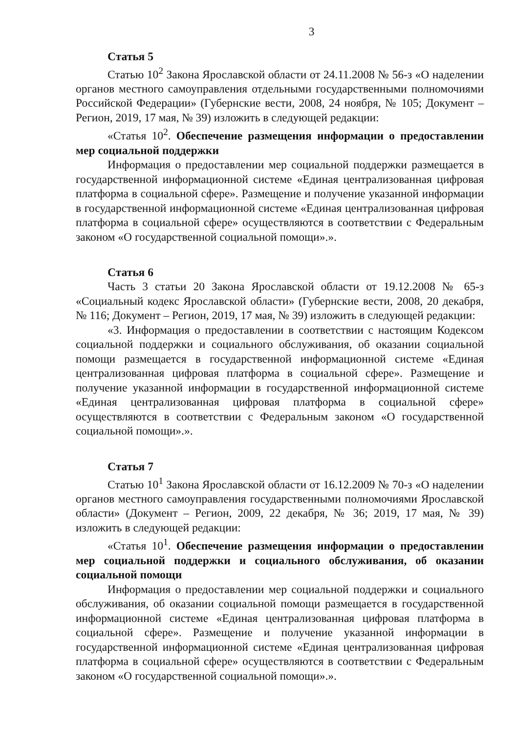3
Статья 5
Статью 10<sup>2</sup> Закона Ярославской области от 24.11.2008 № 56-з «О наделении органов местного самоуправления отдельными государственными полномочиями Российской Федерации» (Губернские вести, 2008, 24 ноября, № 105; Документ – Регион, 2019, 17 мая, № 39) изложить в следующей редакции:
«Статья 10<sup>2</sup>. Обеспечение размещения информации о предоставлении мер социальной поддержки
Информация о предоставлении мер социальной поддержки размещается в государственной информационной системе «Единая централизованная цифровая платформа в социальной сфере». Размещение и получение указанной информации в государственной информационной системе «Единая централизованная цифровая платформа в социальной сфере» осуществляются в соответствии с Федеральным законом «О государственной социальной помощи».».
Статья 6
Часть 3 статьи 20 Закона Ярославской области от 19.12.2008 № 65-з «Социальный кодекс Ярославской области» (Губернские вести, 2008, 20 декабря, № 116; Документ – Регион, 2019, 17 мая, № 39) изложить в следующей редакции:
«3. Информация о предоставлении в соответствии с настоящим Кодексом социальной поддержки и социального обслуживания, об оказании социальной помощи размещается в государственной информационной системе «Единая централизованная цифровая платформа в социальной сфере». Размещение и получение указанной информации в государственной информационной системе «Единая централизованная цифровая платформа в социальной сфере» осуществляются в соответствии с Федеральным законом «О государственной социальной помощи».».
Статья 7
Статью 10<sup>1</sup> Закона Ярославской области от 16.12.2009 № 70-з «О наделении органов местного самоуправления государственными полномочиями Ярославской области» (Документ – Регион, 2009, 22 декабря, № 36; 2019, 17 мая, № 39) изложить в следующей редакции:
«Статья 10<sup>1</sup>. Обеспечение размещения информации о предоставлении мер социальной поддержки и социального обслуживания, об оказании социальной помощи
Информация о предоставлении мер социальной поддержки и социального обслуживания, об оказании социальной помощи размещается в государственной информационной системе «Единая централизованная цифровая платформа в социальной сфере». Размещение и получение указанной информации в государственной информационной системе «Единая централизованная цифровая платформа в социальной сфере» осуществляются в соответствии с Федеральным законом «О государственной социальной помощи».».